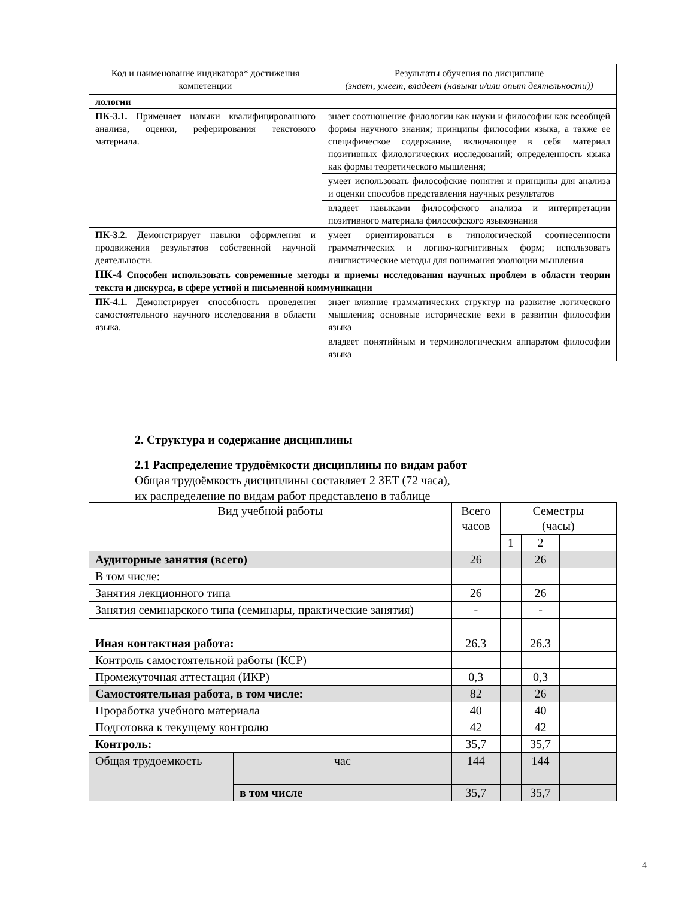| Код и наименование индикатора* достижения компетенции | Результаты обучения по дисциплине (знает, умеет, владеет (навыки и/или опыт деятельности)) |
| --- | --- |
| лологии | |
| ПК-3.1. Применяет навыки квалифицированного анализа, оценки, реферирования текстового материала. | знает соотношение филологии как науки и философии как всеобщей формы научного знания; принципы философии языка, а также ее специфическое содержание, включающее в себя материал позитивных филологических исследований; определенность языка как формы теоретического мышления; |
| | умеет использовать философские понятия и принципы для анализа и оценки способов представления научных результатов |
| | владеет навыками философского анализа и интерпретации позитивного материала философского языкознания |
| ПК-3.2. Демонстрирует навыки оформления и продвижения результатов собственной научной деятельности. | умеет ориентироваться в типологической соотнесенности грамматических и логико-когнитивных форм; использовать лингвистические методы для понимания эволюции мышления |
| ПК-4 Способен использовать современные методы и приемы исследования научных проблем в области теории текста и дискурса, в сфере устной и письменной коммуникации | |
| ПК-4.1. Демонстрирует способность проведения самостоятельного научного исследования в области языка. | знает влияние грамматических структур на развитие логического мышления; основные исторические вехи в развитии философии языка |
| | владеет понятийным и терминологическим аппаратом философии языка |
2. Структура и содержание дисциплины
2.1 Распределение трудоёмкости дисциплины по видам работ
Общая трудоёмкость дисциплины составляет 2 ЗЕТ (72 часа),
их распределение по видам работ представлено в таблице
| Вид учебной работы | | Всего часов | Семестры (часы) | | | |
| | | | 1 | 2 | | |
| Аудиторные занятия (всего) | | 26 | | 26 | | |
| В том числе: | | | | | | |
| Занятия лекционного типа | | 26 | | 26 | | |
| Занятия семинарского типа (семинары, практические занятия) | | - | | - | | |
| Иная контактная работа: | | 26.3 | | 26.3 | | |
| Контроль самостоятельной работы (КСР) | | | | | | |
| Промежуточная аттестация (ИКР) | | 0,3 | | 0,3 | | |
| Самостоятельная работа, в том числе: | | 82 | | 26 | | |
| Проработка учебного материала | | 40 | | 40 | | |
| Подготовка к текущему контролю | | 42 | | 42 | | |
| Контроль: | | 35,7 | | 35,7 | | |
| Общая трудоемкость | час | 144 | | 144 | | |
| | в том числе | 35,7 | | 35,7 | | |
4